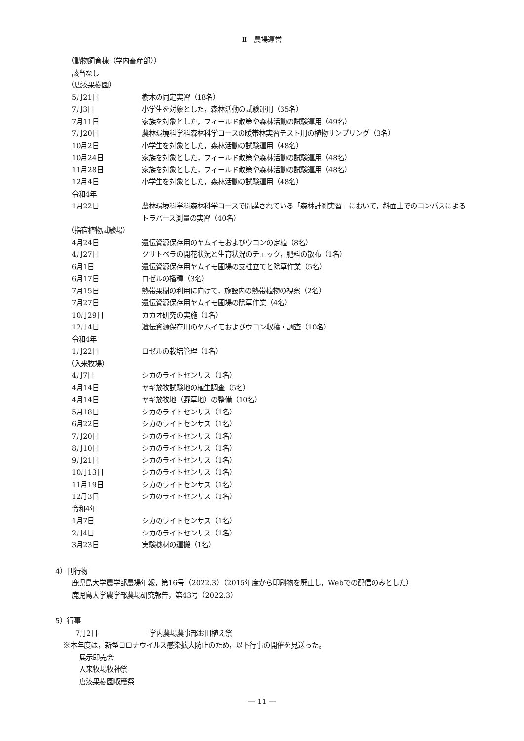Ⅱ　農場運営
（動物飼育棟（学内畜産部））
該当なし
（唐湊果樹園）
5月21日 樹木の同定実習（18名）
7月3日 小学生を対象とした，森林活動の試験運用（35名）
7月11日 家族を対象とした，フィールド散策や森林活動の試験運用（49名）
7月20日 農林環境科学科森林科学コースの暖帯林実習テスト用の植物サンプリング（3名）
10月2日 小学生を対象とした，森林活動の試験運用（48名）
10月24日 家族を対象とした，フィールド散策や森林活動の試験運用（48名）
11月28日 家族を対象とした，フィールド散策や森林活動の試験運用（48名）
12月4日 小学生を対象とした，森林活動の試験運用（48名）
令和4年
1月22日 農林環境科学科森林科学コースで開講されている「森林計測実習」において，斜面上でのコンパスによるトラバース測量の実習（40名）
（指宿植物試験場）
4月24日 遺伝資源保存用のヤムイモおよびウコンの定植（8名）
4月27日 クサトベラの開花状況と生育状況のチェック，肥料の散布（1名）
6月1日 遺伝資源保存用ヤムイモ圃場の支柱立てと除草作業（5名）
6月17日 ロゼルの播種（3名）
7月15日 熱帯果樹の利用に向けて，施設内の熱帯植物の視察（2名）
7月27日 遺伝資源保存用ヤムイモ圃場の除草作業（4名）
10月29日 カカオ研究の実施（1名）
12月4日 遺伝資源保存用のヤムイモおよびウコン収穫・調査（10名）
令和4年
1月22日 ロゼルの栽培管理（1名）
（入来牧場）
4月7日 シカのライトセンサス（1名）
4月14日 ヤギ放牧試験地の植生調査（5名）
4月14日 ヤギ放牧地（野草地）の整備（10名）
5月18日 シカのライトセンサス（1名）
6月22日 シカのライトセンサス（1名）
7月20日 シカのライトセンサス（1名）
8月10日 シカのライトセンサス（1名）
9月21日 シカのライトセンサス（1名）
10月13日 シカのライトセンサス（1名）
11月19日 シカのライトセンサス（1名）
12月3日 シカのライトセンサス（1名）
令和4年
1月7日 シカのライトセンサス（1名）
2月4日 シカのライトセンサス（1名）
3月23日 実験機材の運搬（1名）
4）刊行物
鹿児島大学農学部農場年報，第16号（2022.3）（2015年度から印刷物を廃止し，Webでの配信のみとした）
鹿児島大学農学部農場研究報告，第43号（2022.3）
5）行事
7月2日 学内農場農事部お田植え祭
※本年度は，新型コロナウイルス感染拡大防止のため，以下行事の開催を見送った。
展示即売会
入来牧場牧神祭
唐湊果樹園収穫祭
― 11 ―